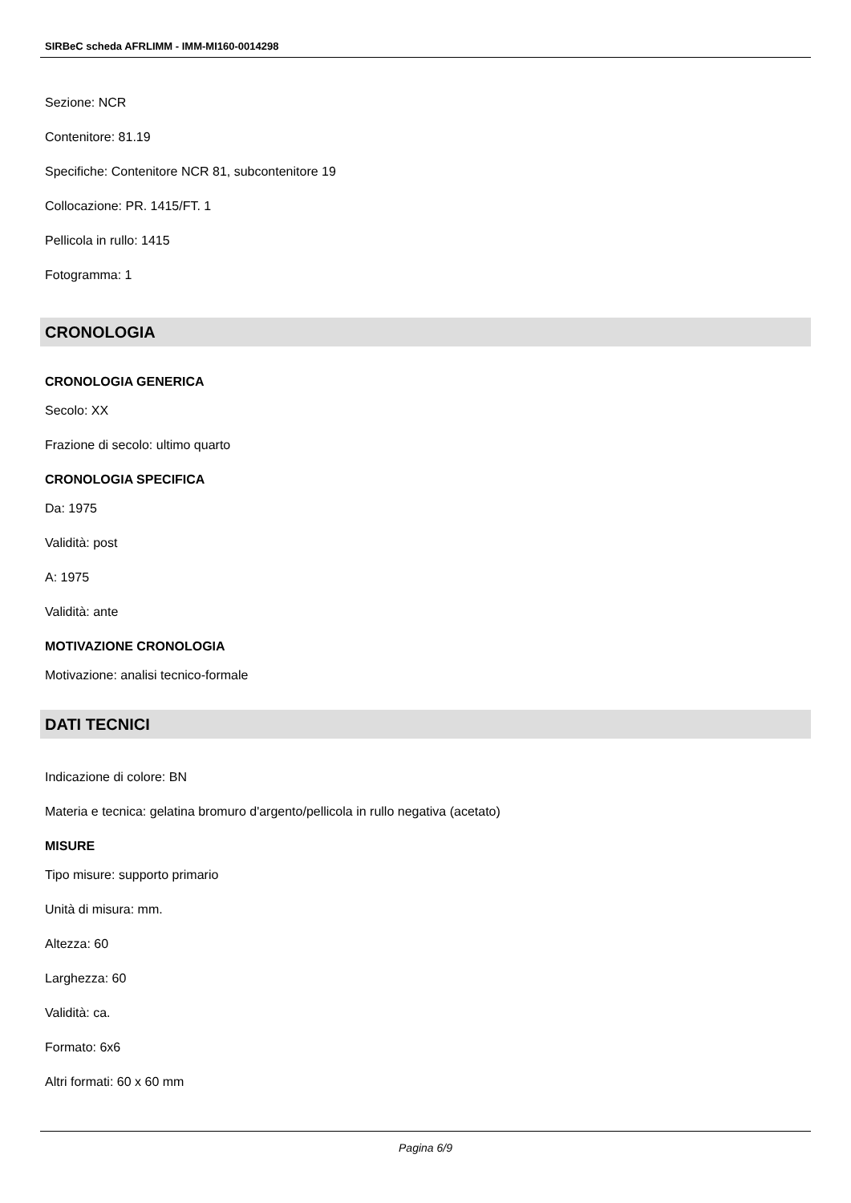SIRBeC scheda AFRLIMM - IMM-MI160-0014298
Sezione: NCR
Contenitore: 81.19
Specifiche: Contenitore NCR 81, subcontenitore 19
Collocazione: PR. 1415/FT. 1
Pellicola in rullo: 1415
Fotogramma: 1
CRONOLOGIA
CRONOLOGIA GENERICA
Secolo: XX
Frazione di secolo: ultimo quarto
CRONOLOGIA SPECIFICA
Da: 1975
Validità: post
A: 1975
Validità: ante
MOTIVAZIONE CRONOLOGIA
Motivazione: analisi tecnico-formale
DATI TECNICI
Indicazione di colore: BN
Materia e tecnica: gelatina bromuro d'argento/pellicola in rullo negativa (acetato)
MISURE
Tipo misure: supporto primario
Unità di misura: mm.
Altezza: 60
Larghezza: 60
Validità: ca.
Formato: 6x6
Altri formati: 60 x 60 mm
Pagina 6/9